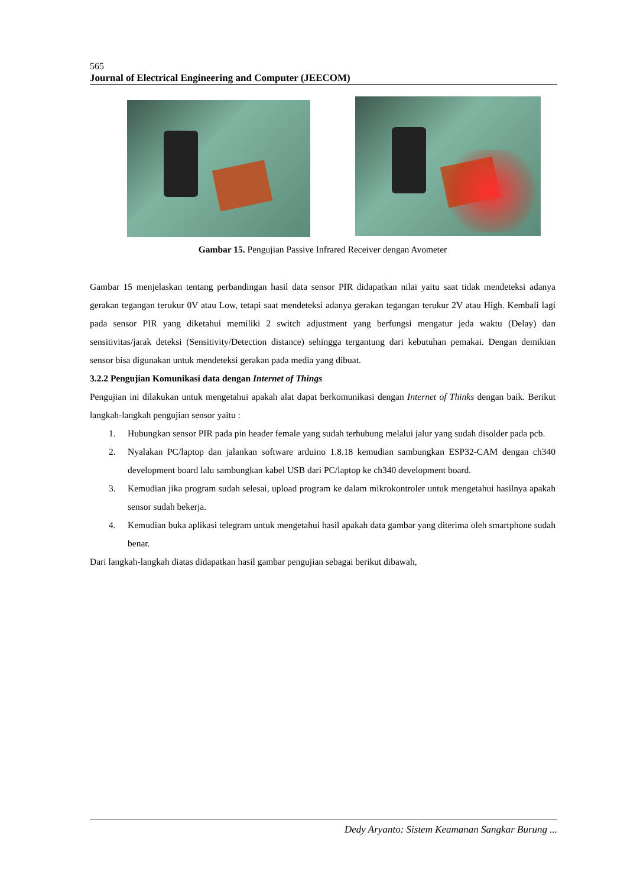565
Journal of Electrical Engineering and Computer (JEECOM)
Gambar 15. Pengujian Passive Infrared Receiver dengan Avometer
Gambar 15 menjelaskan tentang perbandingan hasil data sensor PIR didapatkan nilai yaitu saat tidak mendeteksi adanya gerakan tegangan terukur 0V atau Low, tetapi saat mendeteksi adanya gerakan tegangan terukur 2V atau High. Kembali lagi pada sensor PIR yang diketahui memiliki 2 switch adjustment yang berfungsi mengatur jeda waktu (Delay) dan sensitivitas/jarak deteksi (Sensitivity/Detection distance) sehingga tergantung dari kebutuhan pemakai. Dengan demikian sensor bisa digunakan untuk mendeteksi gerakan pada media yang dibuat.
3.2.2 Pengujian Komunikasi data dengan Internet of Things
Pengujian ini dilakukan untuk mengetahui apakah alat dapat berkomunikasi dengan Internet of Thinks dengan baik. Berikut langkah-langkah pengujian sensor yaitu :
1. Hubungkan sensor PIR pada pin header female yang sudah terhubung melalui jalur yang sudah disolder pada pcb.
2. Nyalakan PC/laptop dan jalankan software arduino 1.8.18 kemudian sambungkan ESP32-CAM dengan ch340 development board lalu sambungkan kabel USB dari PC/laptop ke ch340 development board.
3. Kemudian jika program sudah selesai, upload program ke dalam mikrokontroler untuk mengetahui hasilnya apakah sensor sudah bekerja.
4. Kemudian buka aplikasi telegram untuk mengetahui hasil apakah data gambar yang diterima oleh smartphone sudah benar.
Dari langkah-langkah diatas didapatkan hasil gambar pengujian sebagai berikut dibawah,
Dedy Aryanto: Sistem Keamanan Sangkar Burung ...